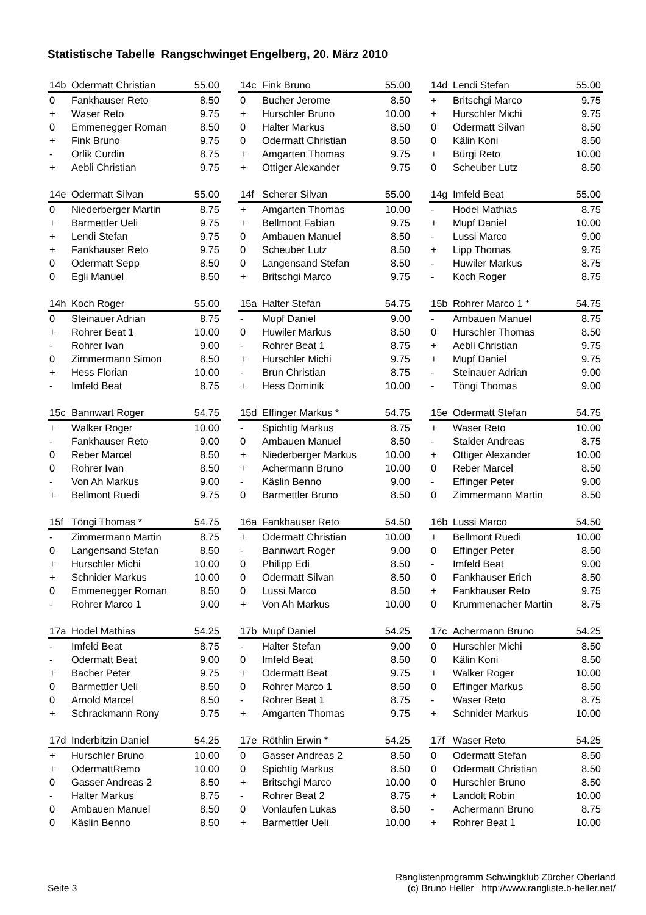Statistische Tabelle Rangschwinget Engelberg, 20. März 2010
| 14b | Odermatt Christian | 55.00 |
| --- | --- | --- |
| 0 | Fankhauser Reto | 8.50 |
| + | Waser Reto | 9.75 |
| 0 | Emmenegger Roman | 8.50 |
| + | Fink Bruno | 9.75 |
| - | Orlik Curdin | 8.75 |
| + | Aebli Christian | 9.75 |
| 14c | Fink Bruno | 55.00 |
| --- | --- | --- |
| 0 | Bucher Jerome | 8.50 |
| + | Hurschler Bruno | 10.00 |
| 0 | Halter Markus | 8.50 |
| 0 | Odermatt Christian | 8.50 |
| + | Amgarten Thomas | 9.75 |
| + | Ottiger Alexander | 9.75 |
| 14d | Lendi Stefan | 55.00 |
| --- | --- | --- |
| + | Britschgi Marco | 9.75 |
| + | Hurschler Michi | 9.75 |
| 0 | Odermatt Silvan | 8.50 |
| 0 | Kälin Koni | 8.50 |
| + | Bürgi Reto | 10.00 |
| 0 | Scheuber Lutz | 8.50 |
| 14e | Odermatt Silvan | 55.00 |
| --- | --- | --- |
| 0 | Niederberger Martin | 8.75 |
| + | Barmettler Ueli | 9.75 |
| + | Lendi Stefan | 9.75 |
| + | Fankhauser Reto | 9.75 |
| 0 | Odermatt Sepp | 8.50 |
| 0 | Egli Manuel | 8.50 |
| 14f | Scherer Silvan | 55.00 |
| --- | --- | --- |
| + | Amgarten Thomas | 10.00 |
| + | Bellmont Fabian | 9.75 |
| 0 | Ambauen Manuel | 8.50 |
| 0 | Scheuber Lutz | 8.50 |
| 0 | Langensand Stefan | 8.50 |
| + | Britschgi Marco | 9.75 |
| 14g | Imfeld Beat | 55.00 |
| --- | --- | --- |
| - | Hodel Mathias | 8.75 |
| + | Mupf Daniel | 10.00 |
| - | Lussi Marco | 9.00 |
| + | Lipp Thomas | 9.75 |
| - | Huwiler Markus | 8.75 |
| - | Koch Roger | 8.75 |
| 14h | Koch Roger | 55.00 |
| --- | --- | --- |
| 0 | Steinauer Adrian | 8.75 |
| + | Rohrer Beat 1 | 10.00 |
| - | Rohrer Ivan | 9.00 |
| 0 | Zimmermann Simon | 8.50 |
| + | Hess Florian | 10.00 |
| - | Imfeld Beat | 8.75 |
| 15a | Halter Stefan | 54.75 |
| --- | --- | --- |
| - | Mupf Daniel | 9.00 |
| 0 | Huwiler Markus | 8.50 |
| - | Rohrer Beat 1 | 8.75 |
| + | Hurschler Michi | 9.75 |
| - | Brun Christian | 8.75 |
| + | Hess Dominik | 10.00 |
| 15b | Rohrer Marco 1 * | 54.75 |
| --- | --- | --- |
| - | Ambauen Manuel | 8.75 |
| 0 | Hurschler Thomas | 8.50 |
| + | Aebli Christian | 9.75 |
| + | Mupf Daniel | 9.75 |
| - | Steinauer Adrian | 9.00 |
| - | Töngi Thomas | 9.00 |
| 15c | Bannwart Roger | 54.75 |
| --- | --- | --- |
| + | Walker Roger | 10.00 |
| - | Fankhauser Reto | 9.00 |
| 0 | Reber Marcel | 8.50 |
| 0 | Rohrer Ivan | 8.50 |
| - | Von Ah Markus | 9.00 |
| + | Bellmont Ruedi | 9.75 |
| 15d | Effinger Markus * | 54.75 |
| --- | --- | --- |
| - | Spichtig Markus | 8.75 |
| 0 | Ambauen Manuel | 8.50 |
| + | Niederberger Markus | 10.00 |
| + | Achermann Bruno | 10.00 |
| - | Käslin Benno | 9.00 |
| 0 | Barmettler Bruno | 8.50 |
| 15e | Odermatt Stefan | 54.75 |
| --- | --- | --- |
| + | Waser Reto | 10.00 |
| - | Stalder Andreas | 8.75 |
| + | Ottiger Alexander | 10.00 |
| 0 | Reber Marcel | 8.50 |
| - | Effinger Peter | 9.00 |
| 0 | Zimmermann Martin | 8.50 |
| 15f | Töngi Thomas * | 54.75 |
| --- | --- | --- |
| - | Zimmermann Martin | 8.75 |
| 0 | Langensand Stefan | 8.50 |
| + | Hurschler Michi | 10.00 |
| + | Schnider Markus | 10.00 |
| 0 | Emmenegger Roman | 8.50 |
| - | Rohrer Marco 1 | 9.00 |
| 16a | Fankhauser Reto | 54.50 |
| --- | --- | --- |
| + | Odermatt Christian | 10.00 |
| - | Bannwart Roger | 9.00 |
| 0 | Philipp Edi | 8.50 |
| 0 | Odermatt Silvan | 8.50 |
| 0 | Lussi Marco | 8.50 |
| + | Von Ah Markus | 10.00 |
| 16b | Lussi Marco | 54.50 |
| --- | --- | --- |
| + | Bellmont Ruedi | 10.00 |
| 0 | Effinger Peter | 8.50 |
| - | Imfeld Beat | 9.00 |
| 0 | Fankhauser Erich | 8.50 |
| + | Fankhauser Reto | 9.75 |
| 0 | Krummenacher Martin | 8.75 |
| 17a | Hodel Mathias | 54.25 |
| --- | --- | --- |
| - | Imfeld Beat | 8.75 |
| - | Odermatt Beat | 9.00 |
| + | Bacher Peter | 9.75 |
| 0 | Barmettler Ueli | 8.50 |
| 0 | Arnold Marcel | 8.50 |
| + | Schrackmann Rony | 9.75 |
| 17b | Mupf Daniel | 54.25 |
| --- | --- | --- |
| - | Halter Stefan | 9.00 |
| 0 | Imfeld Beat | 8.50 |
| + | Odermatt Beat | 9.75 |
| 0 | Rohrer Marco 1 | 8.50 |
| - | Rohrer Beat 1 | 8.75 |
| + | Amgarten Thomas | 9.75 |
| 17c | Achermann Bruno | 54.25 |
| --- | --- | --- |
| 0 | Hurschler Michi | 8.50 |
| 0 | Kälin Koni | 8.50 |
| + | Walker Roger | 10.00 |
| 0 | Effinger Markus | 8.50 |
| - | Waser Reto | 8.75 |
| + | Schnider Markus | 10.00 |
| 17d | Inderbitzin Daniel | 54.25 |
| --- | --- | --- |
| + | Hurschler Bruno | 10.00 |
| + | OdermattRemo | 10.00 |
| 0 | Gasser Andreas 2 | 8.50 |
| - | Halter Markus | 8.75 |
| 0 | Ambauen Manuel | 8.50 |
| 0 | Käslin Benno | 8.50 |
| 17e | Röthlin Erwin * | 54.25 |
| --- | --- | --- |
| 0 | Gasser Andreas 2 | 8.50 |
| 0 | Spichtig Markus | 8.50 |
| + | Britschgi Marco | 10.00 |
| - | Rohrer Beat 2 | 8.75 |
| 0 | Vonlaufen Lukas | 8.50 |
| + | Barmettler Ueli | 10.00 |
| 17f | Waser Reto | 54.25 |
| --- | --- | --- |
| 0 | Odermatt Stefan | 8.50 |
| 0 | Odermatt Christian | 8.50 |
| 0 | Hurschler Bruno | 8.50 |
| + | Landolt Robin | 10.00 |
| - | Achermann Bruno | 8.75 |
| + | Rohrer Beat 1 | 10.00 |
Seite 3 Ranglistenprogramm Schwingklub Zürcher Oberland
(c) Bruno Heller http://www.rangliste.b-heller.net/